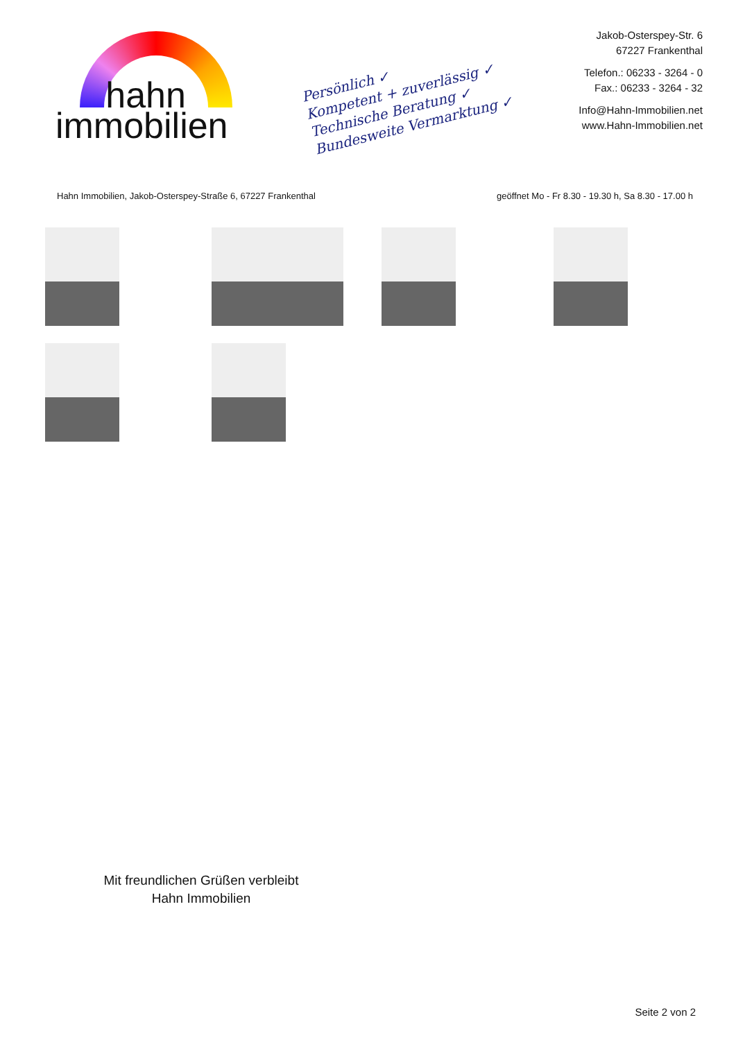hahn
immobilien
Persönlich ✓
Kompetent + zuverlässig ✓
Technische Beratung ✓
Bundesweite Vermarktung ✓
Jakob-Osterspey-Str. 6
67227 Frankenthal
Telefon.: 06233 - 3264 - 0
Fax.: 06233 - 3264 - 32
Info@Hahn-Immobilien.net
www.Hahn-Immobilien.net
Hahn Immobilien, Jakob-Osterspey-Straße 6, 67227 Frankenthal geöffnet Mo - Fr 8.30 - 19.30 h, Sa 8.30 - 17.00 h
Mit freundlichen Grüßen verbleibt
Hahn Immobilien
Seite 2 von 2